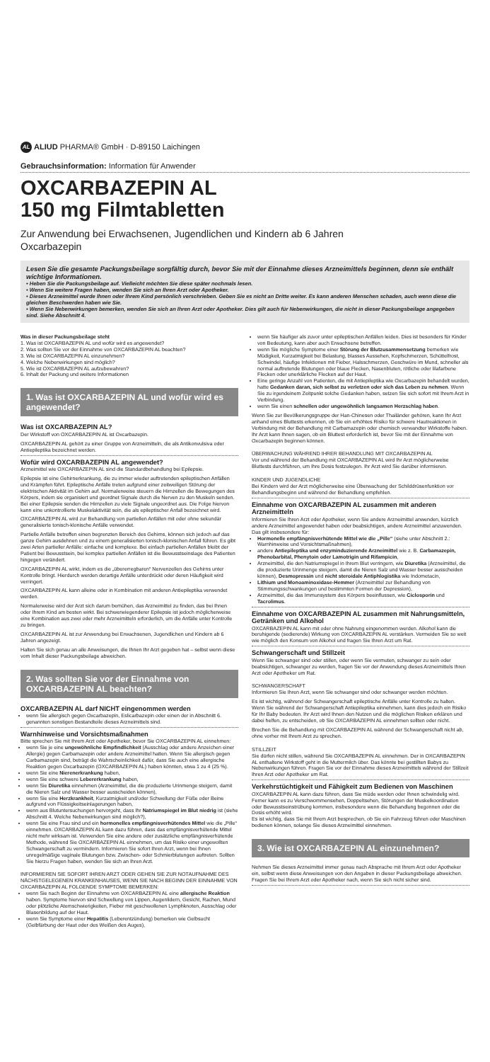AL ALIUD PHARMA® GmbH · D-89150 Laichingen
Gebrauchsinformation: Information für Anwender
OXCARBAZEPIN AL
150 mg Filmtabletten
Zur Anwendung bei Erwachsenen, Jugendlichen und Kindern ab 6 Jahren
Oxcarbazepin
Lesen Sie die gesamte Packungsbeilage sorgfältig durch, bevor Sie mit der Einnahme dieses Arzneimittels beginnen, denn sie enthält wichtige Informationen.
• Heben Sie die Packungsbeilage auf. Vielleicht möchten Sie diese später nochmals lesen.
• Wenn Sie weitere Fragen haben, wenden Sie sich an Ihren Arzt oder Apotheker.
• Dieses Arzneimittel wurde Ihnen oder Ihrem Kind persönlich verschrieben. Geben Sie es nicht an Dritte weiter. Es kann anderen Menschen schaden, auch wenn diese die gleichen Beschwerden haben wie Sie.
• Wenn Sie Nebenwirkungen bemerken, wenden Sie sich an Ihren Arzt oder Apotheker. Dies gilt auch für Nebenwirkungen, die nicht in dieser Packungsbeilage angegeben sind. Siehe Abschnitt 4.
Was in dieser Packungsbeilage steht
1. Was ist OXCARBAZEPIN AL und wofür wird es angewendet?
2. Was sollten Sie vor der Einnahme von OXCARBAZEPIN AL beachten?
3. Wie ist OXCARBAZEPIN AL einzunehmen?
4. Welche Nebenwirkungen sind möglich?
5. Wie ist OXCARBAZEPIN AL aufzubewahren?
6. Inhalt der Packung und weitere Informationen
1. Was ist OXCARBAZEPIN AL und wofür wird es angewendet?
Was ist OXCARBAZEPIN AL?
Der Wirkstoff von OXCARBAZEPIN AL ist Oxcarbazepin.
OXCARBAZEPIN AL gehört zu einer Gruppe von Arzneimitteln, die als Antikonvulsiva oder Antiepileptika bezeichnet werden.
Wofür wird OXCARBAZEPIN AL angewendet?
Arzneimittel wie OXCARBAZEPIN AL sind die Standardbehandlung bei Epilepsie.
Epilepsie ist eine Gehirnerkrankung, die zu immer wieder auftretenden epileptischen Anfällen und Krämpfen führt. Epileptische Anfälle treten aufgrund einer zeitweiligen Störung der elektrischen Aktivität im Gehirn auf. Normalerweise steuern die Hirnzellen die Bewegungen des Körpers, indem sie organisiert und geordnet Signale durch die Nerven zu den Muskeln senden. Bei einer Epilepsie senden die Hirnzellen zu viele Signale ungeordnet aus. Die Folge hiervon kann eine unkontrollierte Muskelaktivität sein, die als epileptischer Anfall bezeichnet wird.
OXCARBAZEPIN AL wird zur Behandlung von partiellen Anfällen mit oder ohne sekundär generalisierte tonisch-klonische Anfälle verwendet.
Partielle Anfälle betreffen einen begrenzten Bereich des Gehirns, können sich jedoch auf das ganze Gehirn ausdehnen und zu einem generalisierten tonisch-klonischen Anfall führen. Es gibt zwei Arten partieller Anfälle: einfache und komplexe. Bei einfach partiellen Anfällen bleibt der Patient bei Bewusstsein, bei komplex partiellen Anfällen ist die Bewusstseinslage des Patienten hingegen verändert.
OXCARBAZEPIN AL wirkt, indem es die „übererregbaren“ Nervenzellen des Gehirns unter Kontrolle bringt. Hierdurch werden derartige Anfälle unterdrückt oder deren Häufigkeit wird verringert.
OXCARBAZEPIN AL kann alleine oder in Kombination mit anderen Antiepileptika verwendet werden.
Normalerweise wird der Arzt sich darum bemühen, das Arzneimittel zu finden, das bei Ihnen oder Ihrem Kind am besten wirkt. Bei schwerwiegenderer Epilepsie ist jedoch möglicherweise eine Kombination aus zwei oder mehr Arzneimitteln erforderlich, um die Anfälle unter Kontrolle zu bringen.
OXCARBAZEPIN AL ist zur Anwendung bei Erwachsenen, Jugendlichen und Kindern ab 6 Jahren angezeigt.
Halten Sie sich genau an alle Anweisungen, die Ihnen Ihr Arzt gegeben hat – selbst wenn diese vom Inhalt dieser Packungsbeilage abweichen.
2. Was sollten Sie vor der Einnahme von OXCARBAZEPIN AL beachten?
OXCARBAZEPIN AL darf NICHT eingenommen werden
wenn Sie allergisch gegen Oxcarbazepin, Eslicarbazepin oder einen der in Abschnitt 6. genannten sonstigen Bestandteile dieses Arzneimittels sind.
Warnhinweise und Vorsichtsmaßnahmen
Bitte sprechen Sie mit Ihrem Arzt oder Apotheker, bevor Sie OXCARBAZEPIN AL einnehmen:
wenn Sie je eine ungewöhnliche Empfindlichkeit (Ausschlag oder andere Anzeichen einer Allergie) gegen Carbamazepin oder andere Arzneimittel hatten. Wenn Sie allergisch gegen Carbamazepin sind, beträgt die Wahrscheinlichkeit dafür, dass Sie auch eine allergische Reaktion gegen Oxcarbazepin (OXCARBAZEPIN AL) haben könnten, etwa 1 zu 4 (25 %).
wenn Sie eine Nierenerkrankung haben,
wenn Sie eine schwere Lebererkrankung haben,
wenn Sie Diuretika einnehmen (Arzneimittel, die die produzierte Urinmenge steigern, damit die Nieren Salz und Wasser besser ausscheiden können),
wenn Sie eine Herzkrankheit, Kurzatmigkeit und/oder Schwellung der Füße oder Beine aufgrund von Flüssigkeitseinlagerungen haben,
wenn aus Blutuntersuchungen hervorgeht, dass Ihr Natriumspiegel im Blut niedrig ist (siehe Abschnitt 4. Welche Nebenwirkungen sind möglich?),
wenn Sie eine Frau sind und ein hormonelles empfängnisverhütendes Mittel wie die „Pille“ einnehmen. OXCARBAZEPIN AL kann dazu führen, dass das empfängnisverhütende Mittel nicht mehr wirksam ist. Verwenden Sie eine andere oder zusätzliche empfängnisverhütende Methode, während Sie OXCARBAZEPIN AL einnehmen, um das Risiko einer ungewollten Schwangerschaft zu vermindern. Informieren Sie sofort Ihren Arzt, wenn bei Ihnen unregelmäßige vaginale Blutungen bzw. Zwischen- oder Schmierblutungen auftreten. Sollten Sie hierzu Fragen haben, wenden Sie sich an Ihren Arzt.
INFORMIEREN SIE SOFORT IHREN ARZT ODER GEHEN SIE ZUR NOTAUFNAHME DES NÄCHSTGELEGENEN KRANKENHAUSES, WENN SIE NACH BEGINN DER EINNAHME VON OXCARBAZEPIN AL FOLGENDE SYMPTOME BEMERKEN:
wenn Sie nach Beginn der Einnahme von OXCARBAZEPIN AL eine allergische Reaktion haben. Symptome hiervon sind Schwellung von Lippen, Augenlidern, Gesicht, Rachen, Mund oder plötzliche Atemschwierigkeiten, Fieber mit geschwollenen Lymphknoten, Ausschlag oder Blasenbildung auf der Haut.
wenn Sie Symptome einer Hepatitis (Leberentzündung) bemerken wie Gelbsucht (Gelbfärbung der Haut oder des Weißen des Auges),
wenn Sie häufiger als zuvor unter epileptischen Anfällen leiden. Dies ist besonders für Kinder von Bedeutung, kann aber auch Erwachsene betreffen.
wenn Sie mögliche Symptome einer Störung der Blutzusammensetzung bemerken wie Müdigkeit, Kurzatmigkeit bei Belastung, blasses Aussehen, Kopfschmerzen, Schüttelfrost, Schwindel, häufige Infektionen mit Fieber, Halsschmerzen, Geschwüre im Mund, schneller als normal auftretende Blutungen oder blaue Flecken, Nasenbluten, rötliche oder lilafarbene Flecken oder unerklärliche Flecken auf der Haut.
Eine geringe Anzahl von Patienten, die mit Antiepileptika wie Oxcarbazepin behandelt wurden, hatte Gedanken daran, sich selbst zu verletzen oder sich das Leben zu nehmen. Wenn Sie zu irgendeinem Zeitpunkt solche Gedanken haben, setzen Sie sich sofort mit Ihrem Arzt in Verbindung.
wenn Sie einen schnellen oder ungewöhnlich langsamen Herzschlag haben.
Wenn Sie zur Bevölkerungsgruppe der Han-Chinesen oder Thailänder gehören, kann Ihr Arzt anhand eines Bluttests erkennen, ob Sie ein erhöhtes Risiko für schwere Hautreaktionen in Verbindung mit der Behandlung mit Carbamazepin oder chemisch verwandter Wirkstoffe haben. Ihr Arzt kann Ihnen sagen, ob ein Bluttest erforderlich ist, bevor Sie mit der Einnahme von Oxcarbazepin beginnen können.
ÜBERWACHUNG WÄHREND IHRER BEHANDLUNG MIT OXCARBAZEPIN AL
Vor und während der Behandlung mit OXCARBAZEPIN AL wird Ihr Arzt möglicherweise Bluttests durchführen, um Ihre Dosis festzulegen. Ihr Arzt wird Sie darüber informieren.
KINDER UND JUGENDLICHE
Bei Kindern wird der Arzt möglicherweise eine Überwachung der Schilddrüsenfunktion vor Behandlungsbeginn und während der Behandlung empfehlen.
Einnahme von OXCARBAZEPIN AL zusammen mit anderen Arzneimitteln
Informieren Sie Ihren Arzt oder Apotheker, wenn Sie andere Arzneimittel anwenden, kürzlich andere Arzneimittel angewendet haben oder beabsichtigen, andere Arzneimittel anzuwenden.
Das gilt insbesondere für:
Hormonelle empfängnisverhütende Mittel wie die „Pille“ (siehe unter Abschnitt 2.: Warnhinweise und Vorsichtsmaßnahmen),
andere Antiepileptika und enzyminduzierende Arzneimittel wie z. B. Carbamazepin, Phenobarbital, Phenytoin oder Lamotrigin und Rifampicin,
Arzneimittel, die den Natriumspiegel in Ihrem Blut verringern, wie Diuretika (Arzneimittel, die die produzierte Urinmenge steigern, damit die Nieren Salz und Wasser besser ausscheiden können), Desmopressin und nicht steroidale Antiphlogistika wie Indometacin,
Lithium und Monoaminoxidase-Hemmer (Arzneimittel zur Behandlung von Stimmungsschwankungen und bestimmten Formen der Depression),
Arzneimittel, die das Immunsystem des Körpers beeinflussen, wie Ciclosporin und Tacrolimus.
Einnahme von OXCARBAZEPIN AL zusammen mit Nahrungsmitteln, Getränken und Alkohol
OXCARBAZEPIN AL kann mit oder ohne Nahrung eingenommen werden. Alkohol kann die beruhigende (sedierende) Wirkung von OXCARBAZEPIN AL verstärken. Vermeiden Sie so weit wie möglich den Konsum von Alkohol und fragen Sie Ihren Arzt um Rat.
Schwangerschaft und Stillzeit
Wenn Sie schwanger sind oder stillen, oder wenn Sie vermuten, schwanger zu sein oder beabsichtigen, schwanger zu werden, fragen Sie vor der Anwendung dieses Arzneimittels Ihren Arzt oder Apotheker um Rat.
SCHWANGERSCHAFT
Informieren Sie Ihren Arzt, wenn Sie schwanger sind oder schwanger werden möchten.
Es ist wichtig, während der Schwangerschaft epileptische Anfälle unter Kontrolle zu halten. Wenn Sie während der Schwangerschaft Antiepileptika einnehmen, kann dies jedoch ein Risiko für Ihr Baby bedeuten. Ihr Arzt wird Ihnen den Nutzen und die möglichen Risiken erklären und dabei helfen, zu entscheiden, ob Sie OXCARBAZEPIN AL einnehmen sollten oder nicht.
Brechen Sie die Behandlung mit OXCARBAZEPIN AL während der Schwangerschaft nicht ab, ohne vorher mit Ihrem Arzt zu sprechen.
STILLZEIT
Sie dürfen nicht stillen, während Sie OXCARBAZEPIN AL einnehmen. Der in OXCARBAZEPIN AL enthaltene Wirkstoff geht in die Muttermilch über. Das könnte bei gestillten Babys zu Nebenwirkungen führen. Fragen Sie vor der Einnahme dieses Arzneimittels während der Stillzeit Ihren Arzt oder Apotheker um Rat.
Verkehrstüchtigkeit und Fähigkeit zum Bedienen von Maschinen
OXCARBAZEPIN AL kann dazu führen, dass Sie müde werden oder Ihnen schwindelig wird. Ferner kann es zu Verschwommensehen, Doppeltsehen, Störungen der Muskelkoordination oder Bewusstseinstrübung kommen, insbesondere wenn die Behandlung begonnen oder die Dosis erhöht wird.
Es ist wichtig, dass Sie mit Ihrem Arzt besprechen, ob Sie ein Fahrzeug führen oder Maschinen bedienen können, solange Sie dieses Arzneimittel einnehmen.
3. Wie ist OXCARBAZEPIN AL einzunehmen?
Nehmen Sie dieses Arzneimittel immer genau nach Absprache mit Ihrem Arzt oder Apotheker ein, selbst wenn diese Anweisungen von den Angaben in dieser Packungsbeilage abweichen. Fragen Sie bei Ihrem Arzt oder Apotheker nach, wenn Sie sich nicht sicher sind.